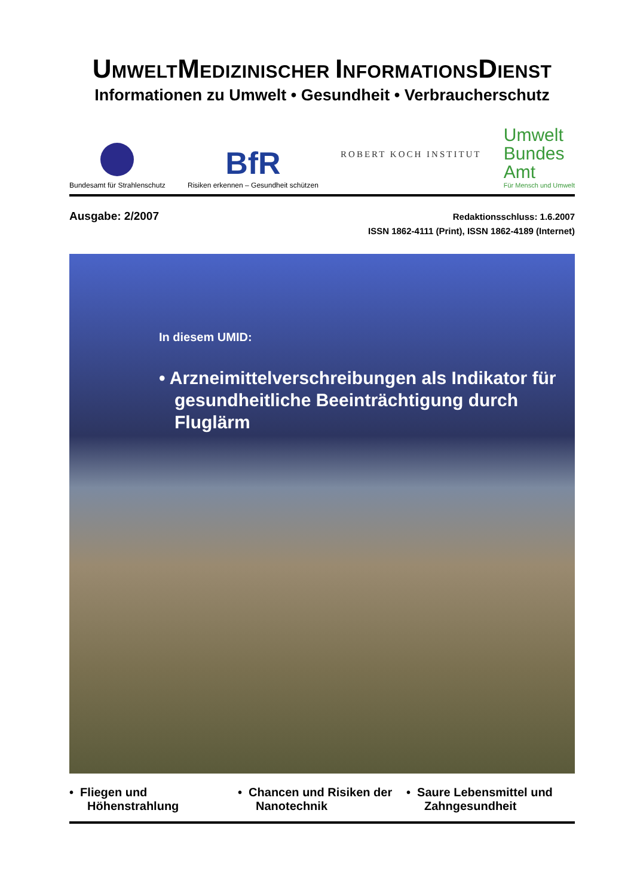UMWELTMEDIZINISCHER INFORMATIONSDIENST
Informationen zu Umwelt • Gesundheit • Verbraucherschutz
Bundesamt für Strahlenschutz
BfR
Risiken erkennen – Gesundheit schützen
ROBERT KOCH INSTITUT
Umwelt
Bundes
Amt
Für Mensch und Umwelt
Ausgabe: 2/2007
Redaktionsschluss: 1.6.2007
ISSN 1862-4111 (Print), ISSN 1862-4189 (Internet)
In diesem UMID:
• Arzneimittelverschreibungen als Indikator für gesundheitliche Beeinträchtigung durch Fluglärm
• Fliegen und Höhenstrahlung
• Chancen und Risiken der Nanotechnik
• Saure Lebensmittel und Zahngesundheit